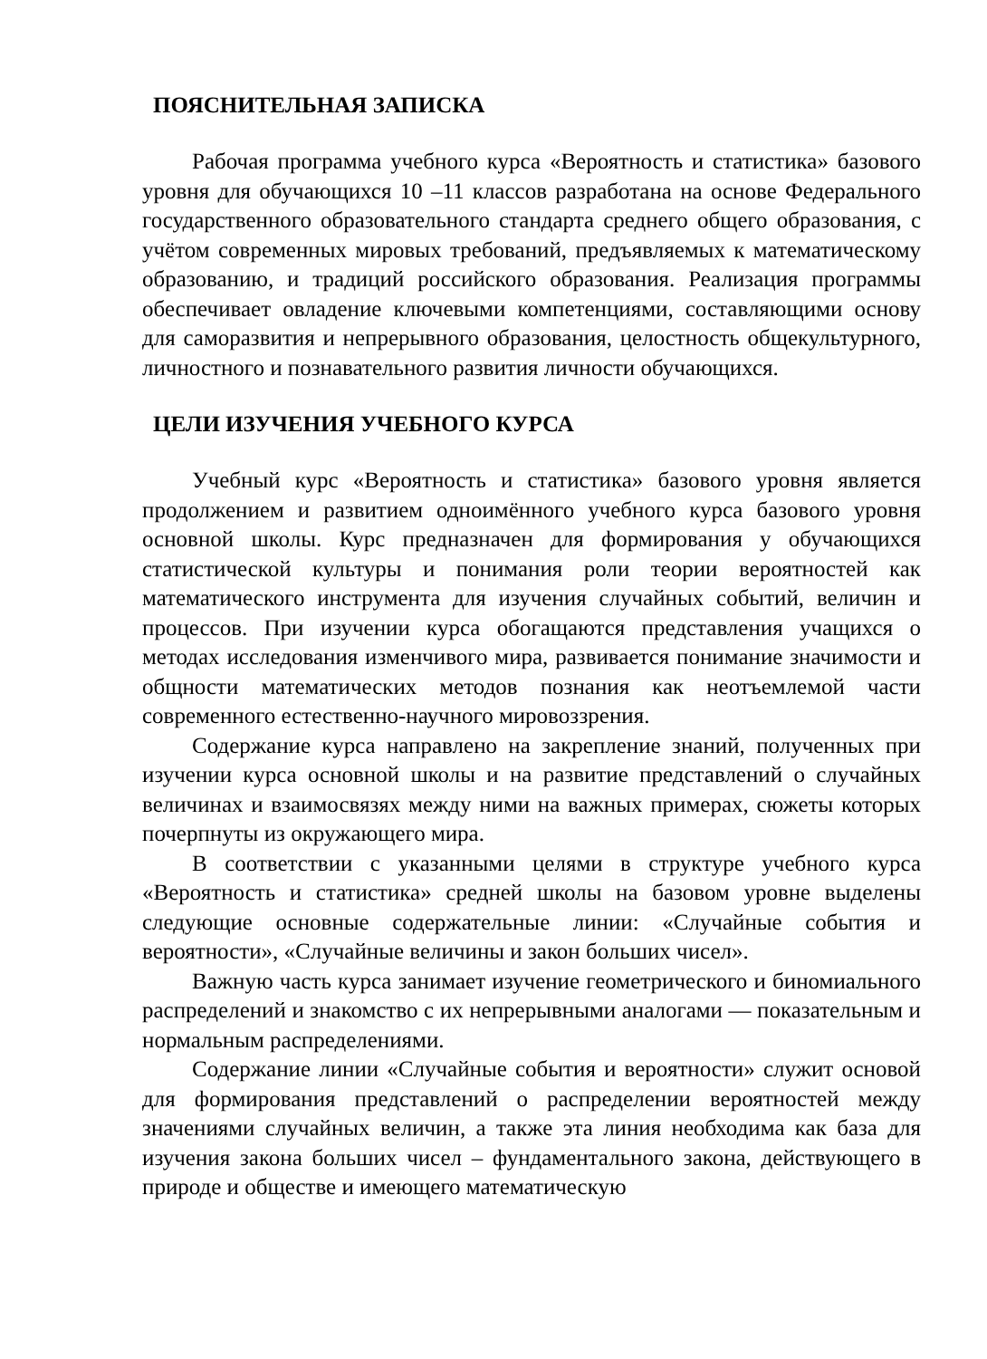ПОЯСНИТЕЛЬНАЯ ЗАПИСКА
Рабочая программа учебного курса «Вероятность и статистика» базового уровня для обучающихся 10 –11 классов разработана на основе Федерального государственного образовательного стандарта среднего общего образования, с учётом современных мировых требований, предъявляемых к математическому образованию, и традиций российского образования. Реализация программы обеспечивает овладение ключевыми компетенциями, составляющими основу для саморазвития и непрерывного образования, целостность общекультурного, личностного и познавательного развития личности обучающихся.
ЦЕЛИ ИЗУЧЕНИЯ УЧЕБНОГО КУРСА
Учебный курс «Вероятность и статистика» базового уровня является продолжением и развитием одноимённого учебного курса базового уровня основной школы. Курс предназначен для формирования у обучающихся статистической культуры и понимания роли теории вероятностей как математического инструмента для изучения случайных событий, величин и процессов. При изучении курса обогащаются представления учащихся о методах исследования изменчивого мира, развивается понимание значимости и общности математических методов познания как неотъемлемой части современного естественно-научного мировоззрения.
Содержание курса направлено на закрепление знаний, полученных при изучении курса основной школы и на развитие представлений о случайных величинах и взаимосвязях между ними на важных примерах, сюжеты которых почерпнуты из окружающего мира.
В соответствии с указанными целями в структуре учебного курса «Вероятность и статистика» средней школы на базовом уровне выделены следующие основные содержательные линии: «Случайные события и вероятности», «Случайные величины и закон больших чисел».
Важную часть курса занимает изучение геометрического и биномиального распределений и знакомство с их непрерывными аналогами — показательным и нормальным распределениями.
Содержание линии «Случайные события и вероятности» служит основой для формирования представлений о распределении вероятностей между значениями случайных величин, а также эта линия необходима как база для изучения закона больших чисел – фундаментального закона, действующего в природе и обществе и имеющего математическую